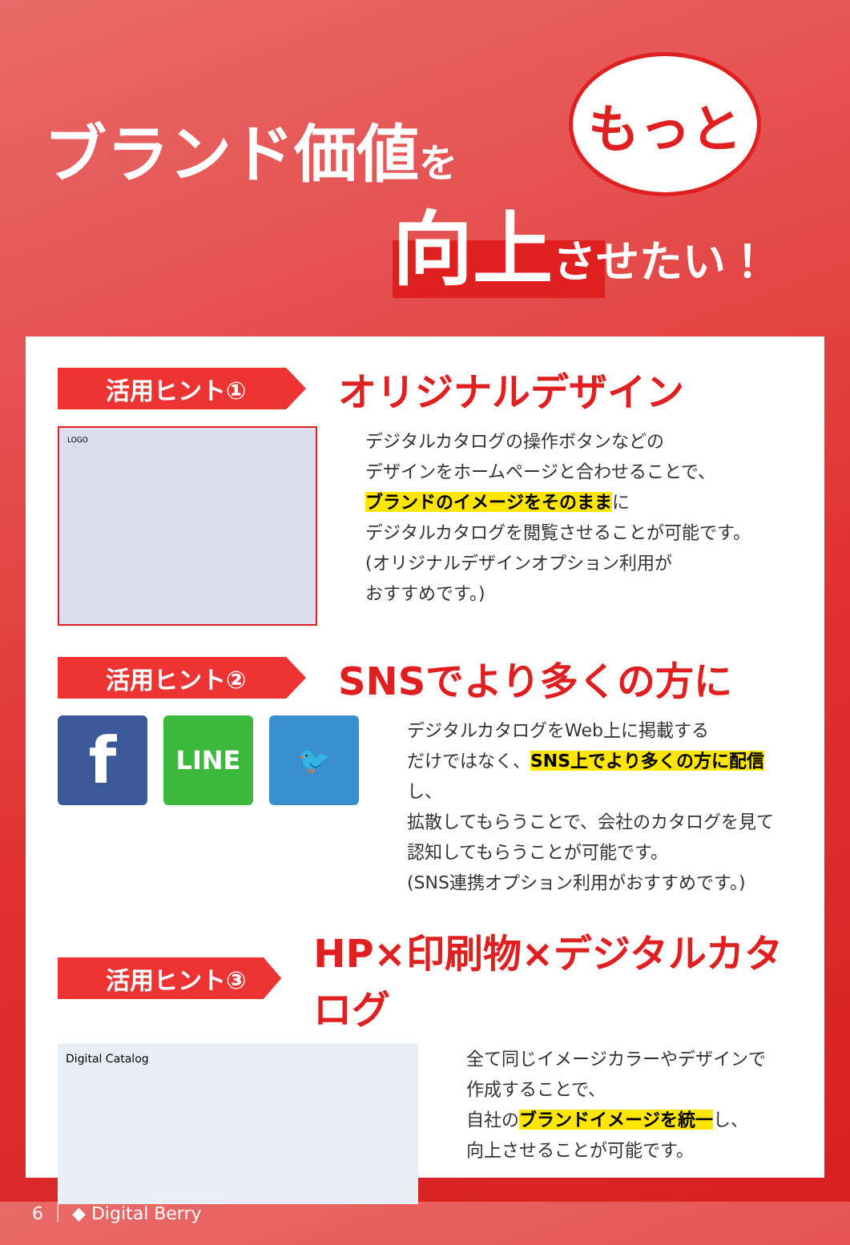ブランド価値を
もっと
向上させたい！
活用ヒント①
オリジナルデザイン
LOGO
デジタルカタログの操作ボタンなどの
デザインをホームページと合わせることで、
ブランドのイメージをそのままに
デジタルカタログを閲覧させることが可能です。
(オリジナルデザインオプション利用が
おすすめです。)
活用ヒント②
SNSでより多くの方に
f
LINE 🐦
デジタルカタログをWeb上に掲載する
だけではなく、SNS上でより多くの方に配信し、
拡散してもらうことで、会社のカタログを見て
認知してもらうことが可能です。
(SNS連携オプション利用がおすすめです。)
活用ヒント③
HP×印刷物×デジタルカタログ
Digital Catalog
全て同じイメージカラーやデザインで
作成することで、
自社のブランドイメージを統一し、
向上させることが可能です。
6 ｜ ◆ Digital Berry